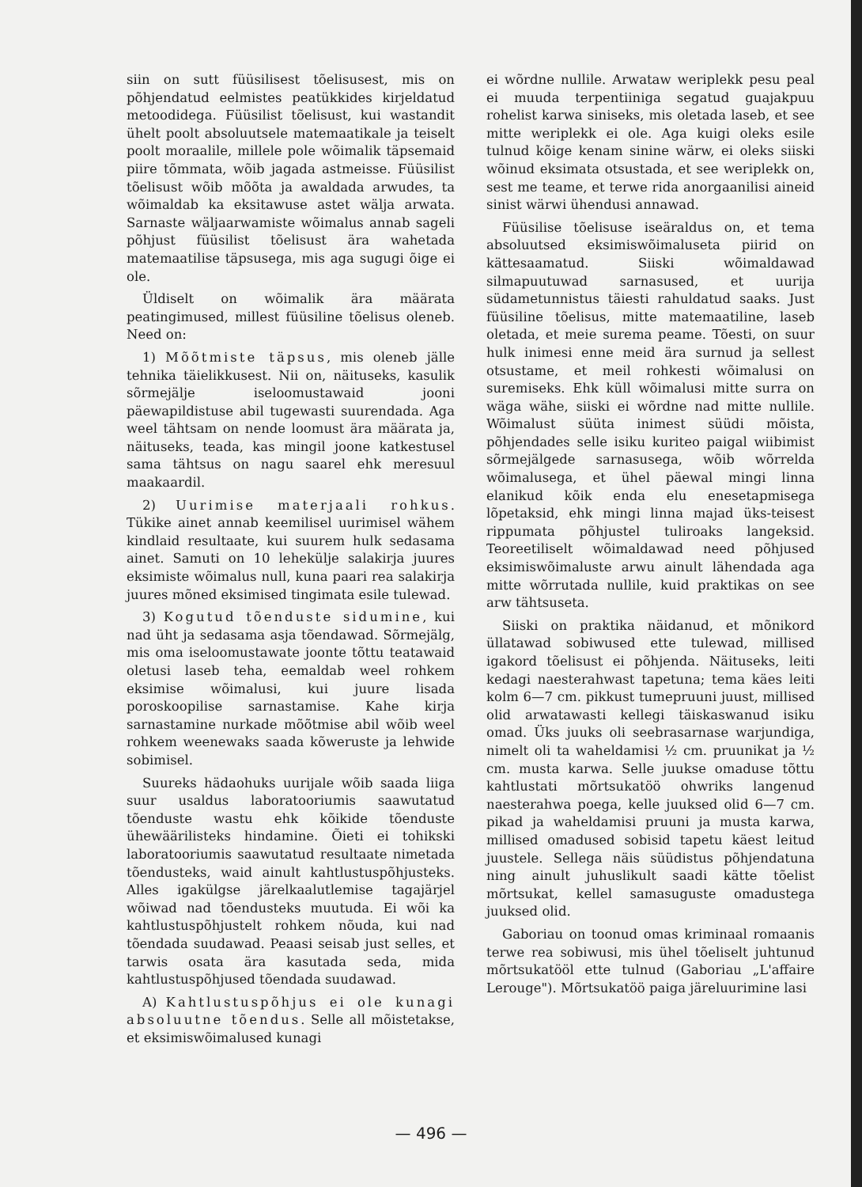siin on sutt füüsilisest tõelisusest, mis on põhjendatud eelmistes peatükkides kirjeldatud metoodidega. Füüsilist tõelisust, kui wastandit ühelt poolt absoluutsele matemaatikale ja teiselt poolt moraalile, millele pole wõimalik täpsemaid piire tõmmata, wõib jagada astmeisse. Füüsilist tõelisust wõib mõõta ja awaldada arwudes, ta wõimaldab ka eksitawuse astet wälja arwata. Sarnaste wäljaarwamiste wõimalus annab sageli põhjust füüsilist tõelisust ära wahetada matemaatilise täpsusega, mis aga sugugi õige ei ole.
Üldiselt on wõimalik ära määrata peatingimused, millest füüsiline tõelisus oleneb. Need on:
1) Mõõtmiste täpsus, mis oleneb jälle tehnika täielikkusest. Nii on, näitusеks, kasulik sõrmejälje iseloomustawaid jooni päewapildistuse abil tugewasti suurendada. Aga weel tähtsam on nende loomust ära määrata ja, näitusеks, teada, kas mingil joone katkestusel sama tähtsus on nagu saarel ehk meresuul maakaardil.
2) Uurimise materjaali rohkus. Tükike ainet annab keemilisel uurimisel wähem kindlaid resultaate, kui suurem hulk sedasama ainet. Samuti on 10 leheküljе salakirja juures eksimiste wõimalus null, kuna paari rea salakirja juures mõned eksimised tingimata esile tulewad.
3) Kogutud tõenduste sidumine, kui nad üht ja sedasama asja tõendawad. Sõrmejälg, mis oma iseloomustawate joonte tõttu teatawaid oletusi laseb teha, eemaldab weel rohkem eksimise wõimalusi, kui juure lisada poroskoopilise sarnastamise. Kahe kirja sarnastamine nurkade mõõtmise abil wõib weel rohkem weenewaks saada kõweruste ja lehwide sobimisel.
Suureks hädaohuks uurijale wõib saada liiga suur usaldus laboratooriumis saawutatud tõenduste wastu ehk kõikide tõenduste ühewäärilisteks hindamine. Õieti ei tohikski laboratooriumis saawutatud resultaate nimetada tõendusteks, waid ainult kahtlustuspõhjusteks. Alles igakülgse järelkaalutlemise tagajärjel wõiwad nad tõendusteks muutuda. Ei wõi ka kahtlustuspõhjustelt rohkem nõuda, kui nad tõendada suudawad. Peaasi seisab just selles, et tarwis osata ära kasutada seda, mida kahtlustuspõhjused tõendada suudawad.
A) Kahtlustuspõhjus ei ole kunagi absoluutne tõendus. Selle all mõistetakse, et eksimiswõimalused kunagi
ei wõrdne nullile. Arwataw weriplekk pesu peal ei muuda terpentiiniga segatud guajakpuu rohelist karwa siniseks, mis oletada laseb, et see mitte weriplekk ei ole. Aga kuigi oleks esile tulnud kõige kenam sinine wärw, ei oleks siiski wõinud eksimata otsustada, et see weriplekk on, sest me teame, et terwe rida anorgaanilisi aineid sinist wärwi ühendusi annawad.
Füüsilise tõelisuse iseäraldus on, et tema absoluutsed eksimiswõimalusеta piirid on kättesaamatud. Siiski wõimaldawad silmapuutuwad sarnasused, et uurija südametunnistus täiesti rahuldatud saaks. Just füüsiline tõelisus, mitte matemaatiline, laseb oletada, et meie surema peame. Tõesti, on suur hulk inimesi enne meid ära surnud ja sellest otsustame, et meil rohkesti wõimalusi on suremiseks. Ehk küll wõimalusi mitte surra on wäga wähe, siiski ei wõrdne nad mitte nullile. Wõimalust süüta inimest süüdi mõista, põhjendades selle isiku kuriteo paigal wiibimist sõrmejälgede sarnasusega, wõib wõrrelda wõimalusega, et ühel päewal mingi linna elanikud kõik enda elu enesetapmisega lõpetaksid, ehk mingi linna majad üks-teisest rippumata põhjustel tuliroaks langeksid. Teoreetiliselt wõimaldawad need põhjused eksimiswõimaluste arwu ainult lähendada aga mitte wõrrutada nullile, kuid praktikas on see arw tähtsuseta.
Siiski on praktika näidanud, et mõnikord üllatawad sobiwused ette tulewad, millised igakord tõelisust ei põhjenda. Näitusеks, leiti kedagi naesterahwast tapetuna; tema käes leiti kolm 6—7 cm. pikkust tumepruuni juust, millised olid arwatawasti kellegi täiskaswanud isiku omad. Üks juuks oli seebrasarnase warjundiga, nimelt oli ta waheldamisi ½ cm. pruunikat ja ½ cm. musta karwa. Selle juukse omaduse tõttu kahtlustati mõrtsukatöö ohwriks langenud naesterahwa poega, kelle juuksed olid 6—7 cm. pikad ja waheldamisi pruuni ja musta karwa, millised omadused sobisid tapetu käest leitud juustele. Sellega näis süüdistus põhjendatuna ning ainult juhuslikult saadi kätte tõelist mõrtsukat, kellel samasuguste omadustega juuksed olid.
Gaboriau on toonud omas kriminaal romaanis terwe rea sobiwusi, mis ühel tõeliselt juhtunud mõrtsukatööl ette tulnud (Gaboriau „L'affaire Lerouge"). Mõrtsukatöö paiga järeluurimine lasi
— 496 —